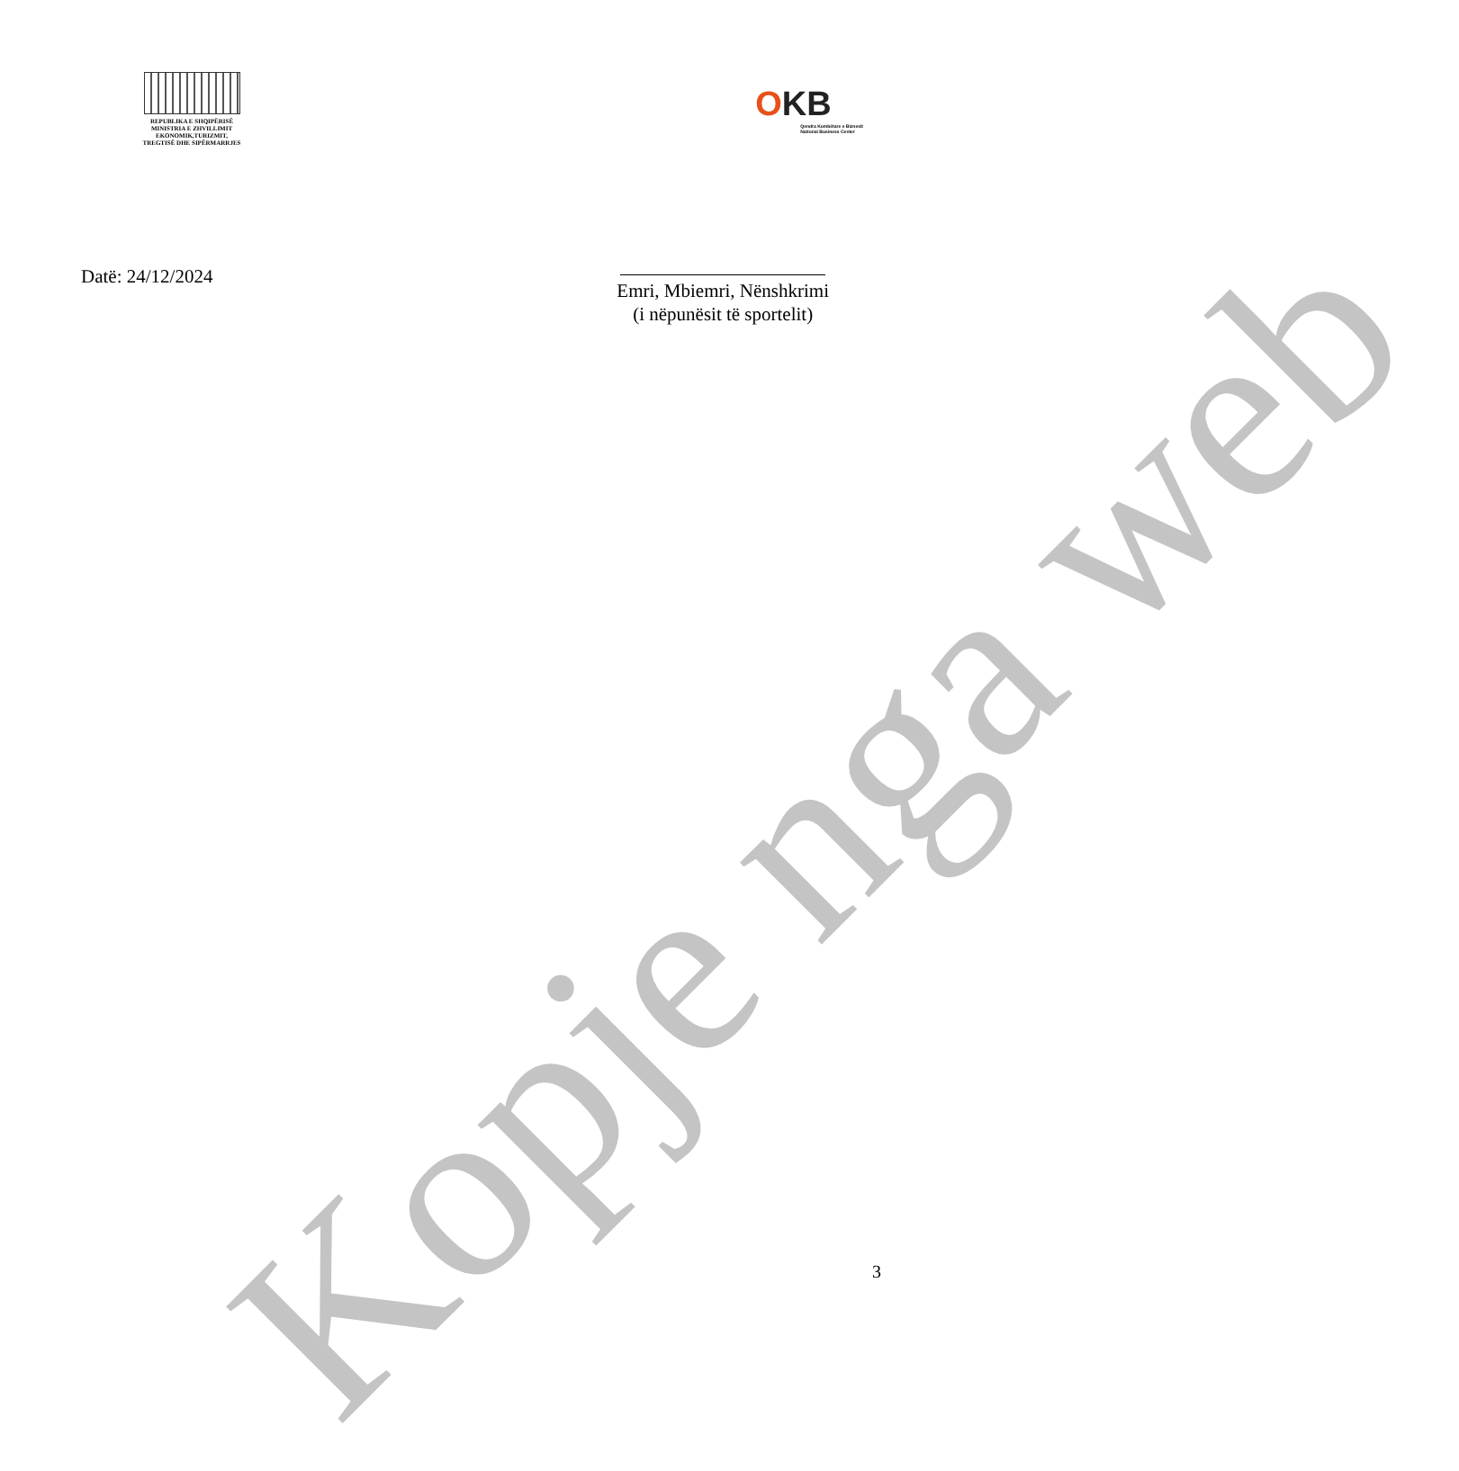REPUBLIKA E SHQIPËRISË
MINISTRIA E ZHVILLIMIT
EKONOMIK,TURIZMIT,
TREGTISË DHE SIPËRMARRJES
OKB
Qendra Kombëtare e Biznesit
National Business Center
Datë: 24/12/2024
Emri, Mbiemri, Nënshkrimi
(i nëpunësit të sportelit)
Kopje nga web
3